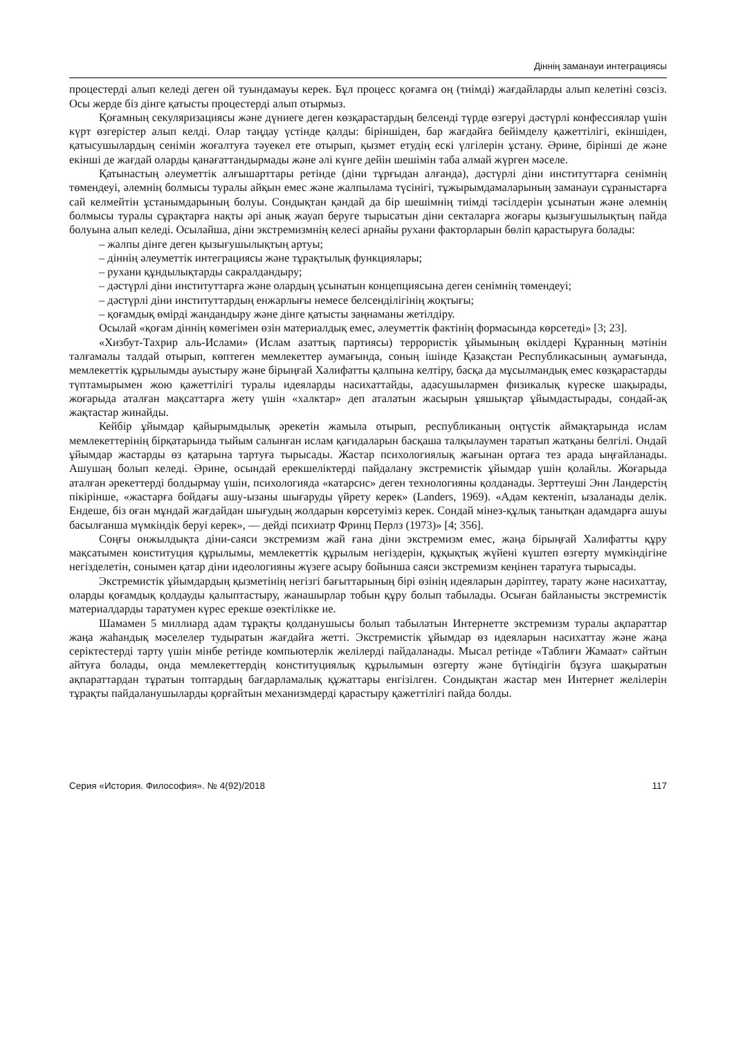Діннің заманауи интеграциясы
процестерді алып келеді деген ой туындамауы керек. Бұл процесс қоғамға оң (тиімді) жағдайларды алып келетіні сөзсіз. Осы жерде біз дінге қатысты процестерді алып отырмыз.
Қоғамның секуляризациясы және дүниеге деген көзқарастардың белсенді түрде өзгеруі дәстүрлі конфессиялар үшін күрт өзгерістер алып келді. Олар таңдау үстінде қалды: біріншіден, бар жағдайға бейімделу қажеттілігі, екіншіден, қатысушылардың сенімін жоғалтуға тәуекел ете отырып, қызмет етудің ескі үлгілерін ұстану. Әрине, бірінші де және екінші де жағдай оларды қанағаттандырмады және әлі күнге дейін шешімін таба алмай жүрген мәселе.
Қатынастың әлеуметтік алғышарттары ретінде (діни тұрғыдан алғанда), дәстүрлі діни институттарға сенімнің төмендеуі, әлемнің болмысы туралы айқын емес және жалпылама түсінігі, тұжырымдамаларының заманауи сұраныстарға сай келмейтін ұстанымдарының болуы. Сондықтан қандай да бір шешімнің тиімді тәсілдерін ұсынатын және әлемнің болмысы туралы сұрақтарға нақты әрі анық жауап беруге тырысатын діни секталарға жоғары қызығушылықтың пайда болуына алып келеді. Осылайша, діни экстремизмнің келесі арнайы рухани факторларын бөліп қарастыруға болады:
– жалпы дінге деген қызығушылықтың артуы;
– діннің әлеуметтік интеграциясы және тұрақтылық функциялары;
– рухани құндылықтарды сакралдандыру;
– дәстүрлі діни институттарға және олардың ұсынатын концепциясына деген сенімнің төмендеуі;
– дәстүрлі діни институттардың енжарлығы немесе белсенділігінің жоқтығы;
– қоғамдық өмірді жандандыру және дінге қатысты заңнаманы жетілдіру.
Осылай «қоғам діннің көмегімен өзін материалдық емес, әлеуметтік фактінің формасында көрсетеді» [3; 23].
«Хизбут-Тахрир аль-Ислами» (Ислам азаттық партиясы) террористік ұйымының өкілдері Құранның мәтінін талғамалы талдай отырып, көптеген мемлекеттер аумағында, соның ішінде Қазақстан Республикасының аумағында, мемлекеттік құрылымды ауыстыру және бірыңғай Халифатты қалпына келтіру, басқа да мұсылмандық емес көзқарастарды түптамырымен жою қажеттілігі туралы идеяларды насихаттайды, адасушылармен физикалық күреске шақырады, жоғарыда аталған мақсаттарға жету үшін «халктар» деп аталатын жасырын ұяшықтар ұйымдастырады, сондай-ақ жақтастар жинайды.
Кейбір ұйымдар қайырымдылық әрекетін жамыла отырып, республиканың оңтүстік аймақтарында ислам мемлекеттерінің бірқатарында тыйым салынған ислам қағидаларын басқаша талқылаумен таратып жатқаны белгілі. Ондай ұйымдар жастарды өз қатарына тартуға тырысады. Жастар психологиялық жағынан ортаға тез арада ыңғайланады. Ашушаң болып келеді. Әрине, осындай ерекшеліктерді пайдалану экстремистік ұйымдар үшін қолайлы. Жоғарыда аталған әрекеттерді болдырмау үшін, психологияда «катарсис» деген технологияны қолданады. Зерттеуші Энн Ландерстің пікірінше, «жастарға бойдағы ашу-ызаны шығаруды үйрету керек» (Landers, 1969). «Адам кектеніп, ызаланады делік. Ендеше, біз оған мұндай жағдайдан шығудың жолдарын көрсетуіміз керек. Сондай мінез-құлық танытқан адамдарға ашуы басылғанша мүмкіндік беруі керек», — дейді психиатр Фринц Перлз (1973)» [4; 356].
Соңғы онжылдықта діни-саяси экстремизм жай ғана діни экстремизм емес, жаңа бірыңғай Халифатты құру мақсатымен конституция құрылымы, мемлекеттік құрылым негіздерін, құқықтық жүйені күштеп өзгерту мүмкіндігіне негізделетін, сонымен қатар діни идеологияны жүзеге асыру бойынша саяси экстремизм кеңінен таратуға тырысады.
Экстремистік ұйымдардың қызметінің негізгі бағыттарының бірі өзінің идеяларын дәріптеу, тарату және насихаттау, оларды қоғамдық қолдауды қалыптастыру, жанашырлар тобын құру болып табылады. Осыған байланысты экстремистік материалдарды таратумен күрес ерекше өзектілікке ие.
Шамамен 5 миллиард адам тұрақты қолданушысы болып табылатын Интернетте экстремизм туралы ақпараттар жаңа жаһандық мәселелер тудыратын жағдайға жетті. Экстремистік ұйымдар өз идеяларын насихаттау және жаңа серіктестерді тарту үшін мінбе ретінде компьютерлік желілерді пайдаланады. Мысал ретінде «Таблиғи Жамаат» сайтын айтуға болады, онда мемлекеттердің конституциялық құрылымын өзгерту және бүтіндігін бұзуға шақыратын ақпараттардан тұратын топтардың бағдарламалық құжаттары енгізілген. Сондықтан жастар мен Интернет желілерін тұрақты пайдаланушыларды қорғайтын механизмдерді қарастыру қажеттілігі пайда болды.
Серия «История. Философия». № 4(92)/2018 117